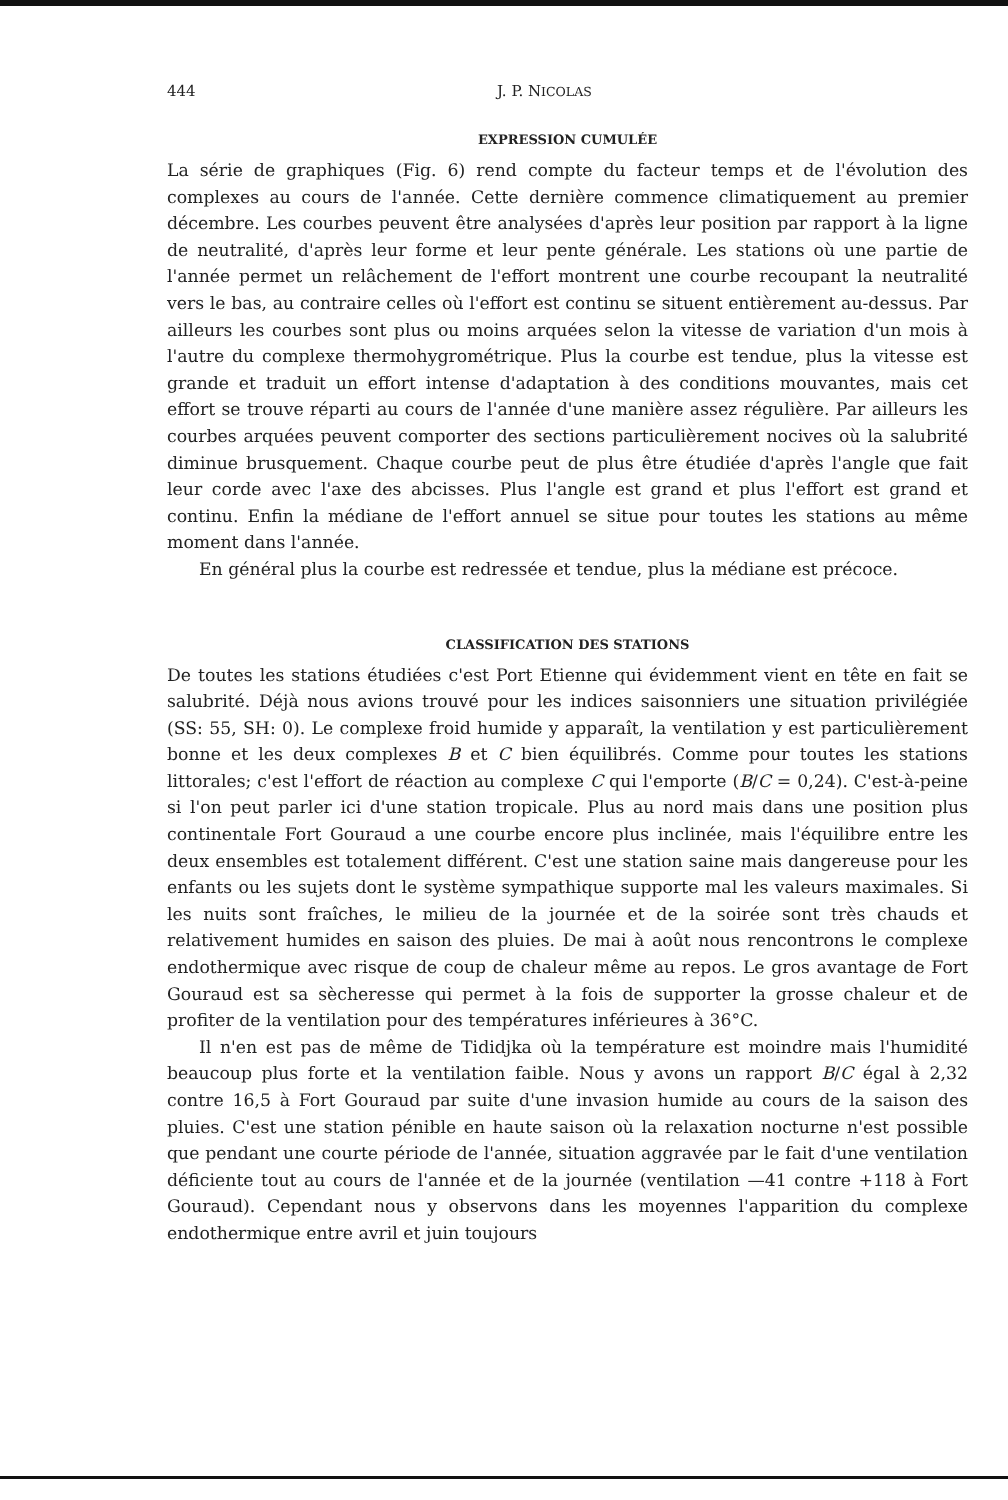444 J. P. NICOLAS
EXPRESSION CUMULÉE
La série de graphiques (Fig. 6) rend compte du facteur temps et de l'évolution des complexes au cours de l'année. Cette dernière commence climatiquement au premier décembre. Les courbes peuvent être analysées d'après leur position par rapport à la ligne de neutralité, d'après leur forme et leur pente générale. Les stations où une partie de l'année permet un relâchement de l'effort montrent une courbe recoupant la neutralité vers le bas, au contraire celles où l'effort est continu se situent entièrement au-dessus. Par ailleurs les courbes sont plus ou moins arquées selon la vitesse de variation d'un mois à l'autre du complexe thermohygrométrique. Plus la courbe est tendue, plus la vitesse est grande et traduit un effort intense d'adaptation à des conditions mouvantes, mais cet effort se trouve réparti au cours de l'année d'une manière assez régulière. Par ailleurs les courbes arquées peuvent comporter des sections particulièrement nocives où la salubrité diminue brusquement. Chaque courbe peut de plus être étudiée d'après l'angle que fait leur corde avec l'axe des abcisses. Plus l'angle est grand et plus l'effort est grand et continu. Enfin la médiane de l'effort annuel se situe pour toutes les stations au même moment dans l'année.
En général plus la courbe est redressée et tendue, plus la médiane est précoce.
CLASSIFICATION DES STATIONS
De toutes les stations étudiées c'est Port Etienne qui évidemment vient en tête en fait se salubrité. Déjà nous avions trouvé pour les indices saisonniers une situation privilégiée (SS: 55, SH: 0). Le complexe froid humide y apparaît, la ventilation y est particulièrement bonne et les deux complexes B et C bien équilibrés. Comme pour toutes les stations littorales; c'est l'effort de réaction au complexe C qui l'emporte (B/C = 0,24). C'est-à-peine si l'on peut parler ici d'une station tropicale. Plus au nord mais dans une position plus continentale Fort Gouraud a une courbe encore plus inclinée, mais l'équilibre entre les deux ensembles est totalement différent. C'est une station saine mais dangereuse pour les enfants ou les sujets dont le système sympathique supporte mal les valeurs maximales. Si les nuits sont fraîches, le milieu de la journée et de la soirée sont très chauds et relativement humides en saison des pluies. De mai à août nous rencontrons le complexe endothermique avec risque de coup de chaleur même au repos. Le gros avantage de Fort Gouraud est sa sècheresse qui permet à la fois de supporter la grosse chaleur et de profiter de la ventilation pour des températures inférieures à 36°C.
Il n'en est pas de même de Tididjka où la température est moindre mais l'humidité beaucoup plus forte et la ventilation faible. Nous y avons un rapport B/C égal à 2,32 contre 16,5 à Fort Gouraud par suite d'une invasion humide au cours de la saison des pluies. C'est une station pénible en haute saison où la relaxation nocturne n'est possible que pendant une courte période de l'année, situation aggravée par le fait d'une ventilation déficiente tout au cours de l'année et de la journée (ventilation —41 contre +118 à Fort Gouraud). Cependant nous y observons dans les moyennes l'apparition du complexe endothermique entre avril et juin toujours